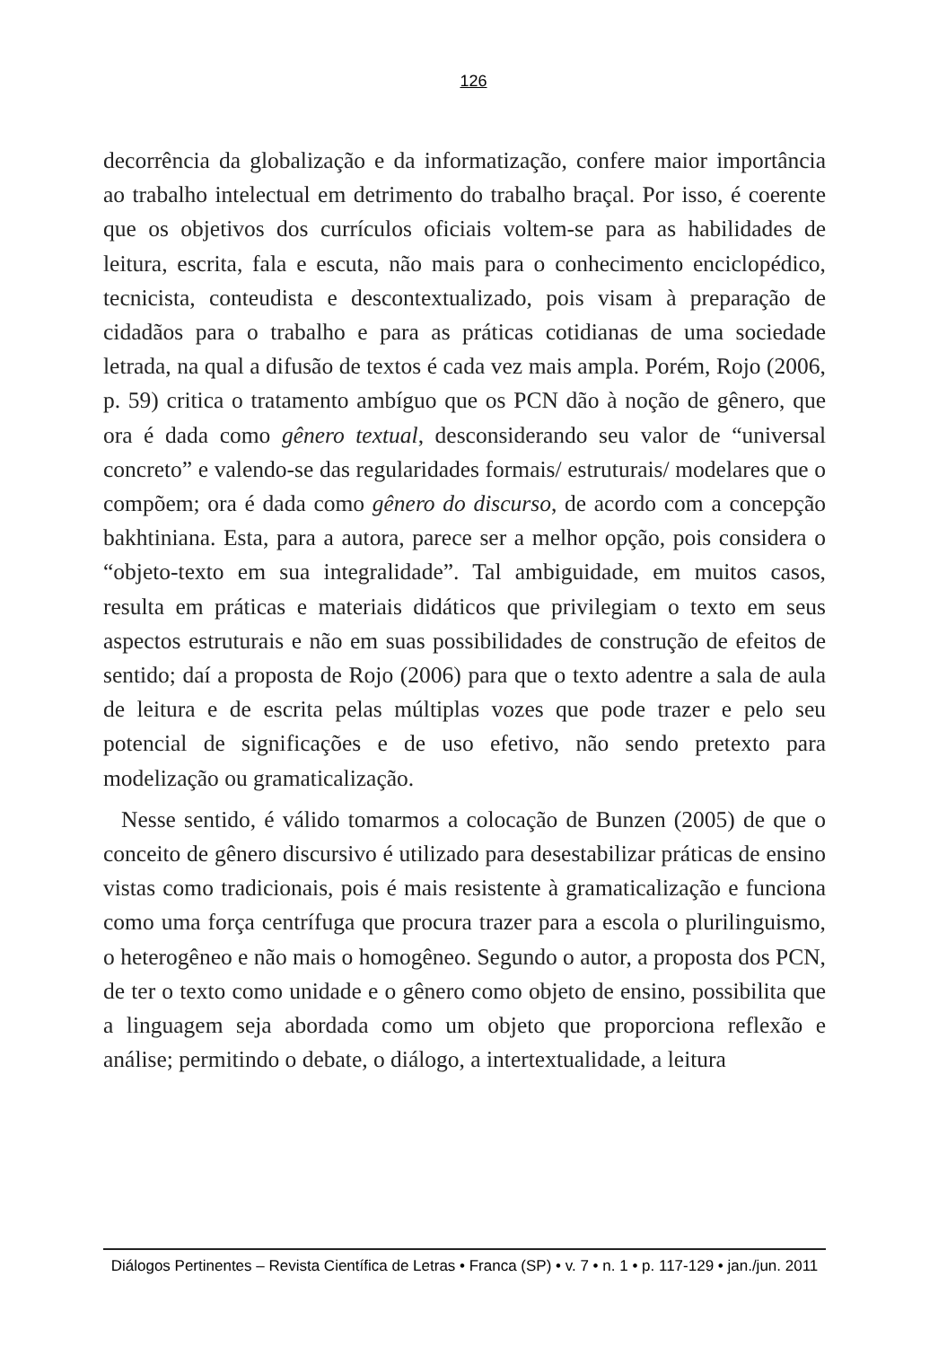126
decorrência da globalização e da informatização, confere maior importância ao trabalho intelectual em detrimento do trabalho braçal. Por isso, é coerente que os objetivos dos currículos oficiais voltem-se para as habilidades de leitura, escrita, fala e escuta, não mais para o conhecimento enciclopédico, tecnicista, conteudista e descontextualizado, pois visam à preparação de cidadãos para o trabalho e para as práticas cotidianas de uma sociedade letrada, na qual a difusão de textos é cada vez mais ampla. Porém, Rojo (2006, p. 59) critica o tratamento ambíguo que os PCN dão à noção de gênero, que ora é dada como gênero textual, desconsiderando seu valor de “universal concreto” e valendo-se das regularidades formais/ estruturais/ modelares que o compõem; ora é dada como gênero do discurso, de acordo com a concepção bakhtiniana. Esta, para a autora, parece ser a melhor opção, pois considera o “objeto-texto em sua integralidade”. Tal ambiguidade, em muitos casos, resulta em práticas e materiais didáticos que privilegiam o texto em seus aspectos estruturais e não em suas possibilidades de construção de efeitos de sentido; daí a proposta de Rojo (2006) para que o texto adentre a sala de aula de leitura e de escrita pelas múltiplas vozes que pode trazer e pelo seu potencial de significações e de uso efetivo, não sendo pretexto para modelização ou gramaticalização.
Nesse sentido, é válido tomarmos a colocação de Bunzen (2005) de que o conceito de gênero discursivo é utilizado para desestabilizar práticas de ensino vistas como tradicionais, pois é mais resistente à gramaticalização e funciona como uma força centrífuga que procura trazer para a escola o plurilinguismo, o heterogêneo e não mais o homogêneo. Segundo o autor, a proposta dos PCN, de ter o texto como unidade e o gênero como objeto de ensino, possibilita que a linguagem seja abordada como um objeto que proporciona reflexão e análise; permitindo o debate, o diálogo, a intertextualidade, a leitura
Diálogos Pertinentes – Revista Científica de Letras • Franca (SP) • v. 7 • n. 1 • p. 117-129 • jan./jun. 2011